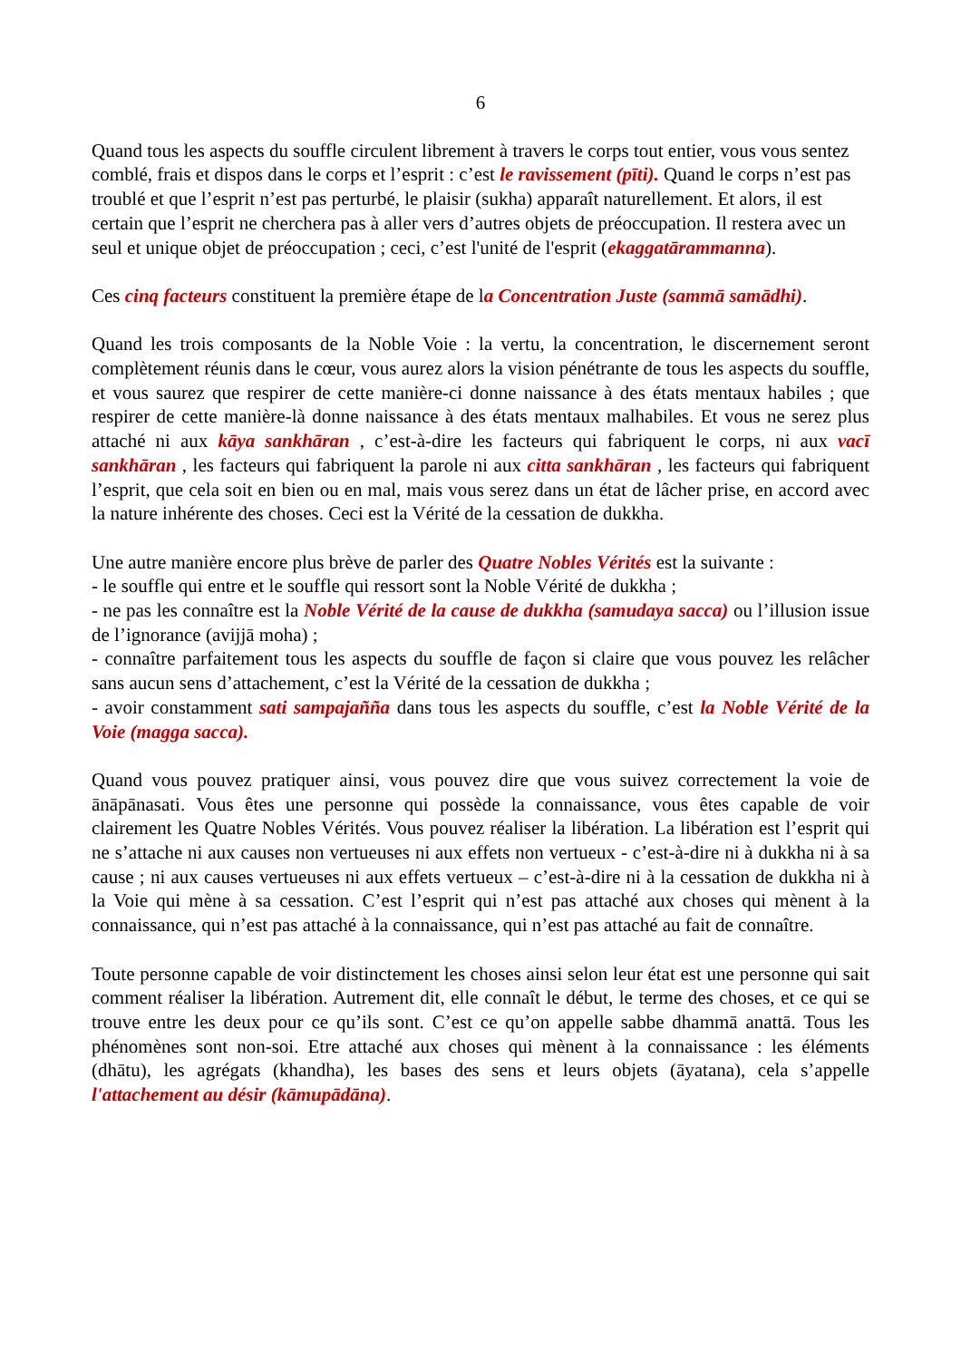6
Quand tous les aspects du souffle circulent librement à travers le corps tout entier, vous vous sentez comblé, frais et dispos dans le corps et l’esprit : c’est le ravissement (pīti). Quand le corps n’est pas troublé et que l’esprit n’est pas perturbé, le plaisir (sukha) apparaît naturellement. Et alors, il est certain que l’esprit ne cherchera pas à aller vers d’autres objets de préoccupation. Il restera avec un seul et unique objet de préoccupation ; ceci, c’est l'unité de l'esprit (ekaggatārammanna).
Ces cinq facteurs constituent la première étape de la Concentration Juste (sammā samādhi).
Quand les trois composants de la Noble Voie : la vertu, la concentration, le discernement seront complètement réunis dans le cœur, vous aurez alors la vision pénétrante de tous les aspects du souffle, et vous saurez que respirer de cette manière-ci donne naissance à des états mentaux habiles ; que respirer de cette manière-là donne naissance à des états mentaux malhabiles. Et vous ne serez plus attaché ni aux kāya sankhāran , c’est-à-dire les facteurs qui fabriquent le corps, ni aux vacī sankhāran , les facteurs qui fabriquent la parole ni aux citta sankhāran , les facteurs qui fabriquent l’esprit, que cela soit en bien ou en mal, mais vous serez dans un état de lâcher prise, en accord avec la nature inhérente des choses. Ceci est la Vérité de la cessation de dukkha.
Une autre manière encore plus brève de parler des Quatre Nobles Vérités est la suivante :
- le souffle qui entre et le souffle qui ressort sont la Noble Vérité de dukkha ;
- ne pas les connaître est la Noble Vérité de la cause de dukkha (samudaya sacca) ou l’illusion issue de l’ignorance (avijjā moha) ;
- connaître parfaitement tous les aspects du souffle de façon si claire que vous pouvez les relâcher sans aucun sens d’attachement, c’est la Vérité de la cessation de dukkha ;
- avoir constamment sati sampajañña dans tous les aspects du souffle, c’est la Noble Vérité de la Voie (magga sacca).
Quand vous pouvez pratiquer ainsi, vous pouvez dire que vous suivez correctement la voie de ānāpānasati. Vous êtes une personne qui possède la connaissance, vous êtes capable de voir clairement les Quatre Nobles Vérités. Vous pouvez réaliser la libération. La libération est l’esprit qui ne s’attache ni aux causes non vertueuses ni aux effets non vertueux - c’est-à-dire ni à dukkha ni à sa cause ; ni aux causes vertueuses ni aux effets vertueux – c’est-à-dire ni à la cessation de dukkha ni à la Voie qui mène à sa cessation. C’est l’esprit qui n’est pas attaché aux choses qui mènent à la connaissance, qui n’est pas attaché à la connaissance, qui n’est pas attaché au fait de connaître.
Toute personne capable de voir distinctement les choses ainsi selon leur état est une personne qui sait comment réaliser la libération. Autrement dit, elle connaît le début, le terme des choses, et ce qui se trouve entre les deux pour ce qu’ils sont. C’est ce qu’on appelle sabbe dhammā anattā. Tous les phénomènes sont non-soi. Etre attaché aux choses qui mènent à la connaissance : les éléments (dhātu), les agrégats (khandha), les bases des sens et leurs objets (āyatana), cela s’appelle l'attachement au désir (kāmupādāna).